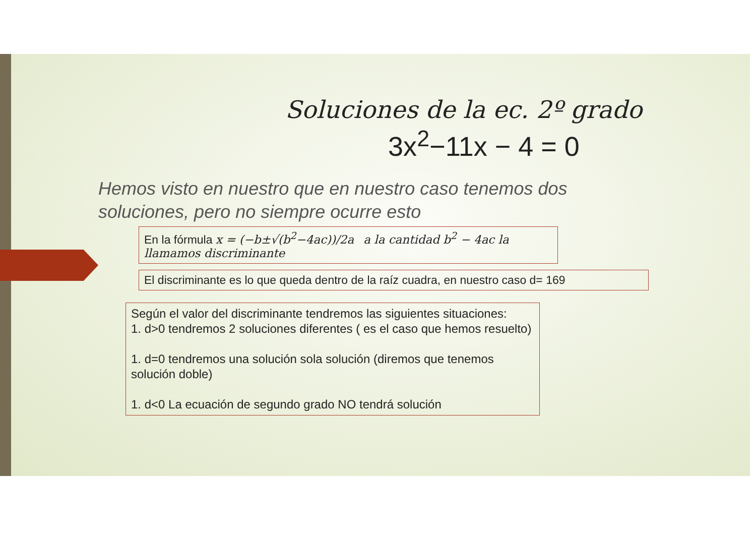Soluciones de la ec. 2º grado
3x<sup>2</sup>−11x − 4 = 0
Hemos visto en nuestro que en nuestro caso tenemos dos soluciones, pero no siempre ocurre esto
En la fórmula x = (−b±√(b<sup>2</sup>−4ac))/2a a la cantidad b<sup>2</sup> − 4ac la llamamos discriminante
El discriminante es lo que queda dentro de la raíz cuadra, en nuestro caso d= 169
Según el valor del discriminante tendremos las siguientes situaciones:
1. d>0 tendremos 2 soluciones diferentes ( es el caso que hemos resuelto)
1. d=0 tendremos una solución sola solución (diremos que tenemos solución doble)
1. d<0 La ecuación de segundo grado NO tendrá solución